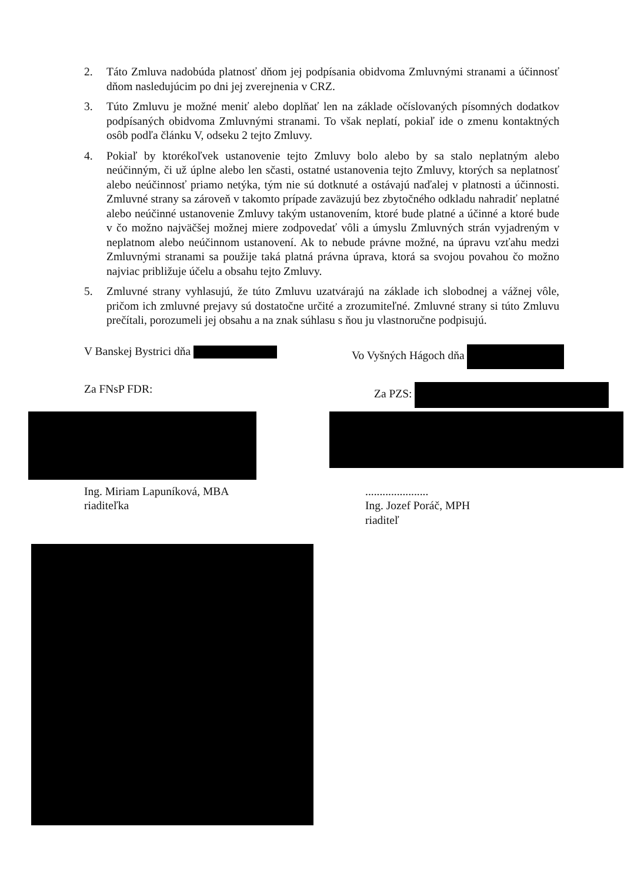2. Táto Zmluva nadobúda platnosť dňom jej podpísania obidvoma Zmluvnými stranami a účinnosť dňom nasledujúcim po dni jej zverejnenia v CRZ.
3. Túto Zmluvu je možné meniť alebo doplňať len na základe očíslovaných písomných dodatkov podpísaných obidvoma Zmluvnými stranami. To však neplatí, pokiaľ ide o zmenu kontaktných osôb podľa článku V, odseku 2 tejto Zmluvy.
4. Pokiaľ by ktorékoľvek ustanovenie tejto Zmluvy bolo alebo by sa stalo neplatným alebo neúčinným, či už úplne alebo len sčasti, ostatné ustanovenia tejto Zmluvy, ktorých sa neplatnosť alebo neúčinnosť priamo netýka, tým nie sú dotknuté a ostávajú naďalej v platnosti a účinnosti. Zmluvné strany sa zároveň v takomto prípade zaväzujú bez zbytočného odkladu nahradiť neplatné alebo neúčinné ustanovenie Zmluvy takým ustanovením, ktoré bude platné a účinné a ktoré bude v čo možno najväčšej možnej miere zodpovedať vôli a úmyslu Zmluvných strán vyjadreným v neplatnom alebo neúčinnom ustanovení. Ak to nebude právne možné, na úpravu vzťahu medzi Zmluvnými stranami sa použije taká platná právna úprava, ktorá sa svojou povahou čo možno najviac približuje účelu a obsahu tejto Zmluvy.
5. Zmluvné strany vyhlasujú, že túto Zmluvu uzatvárajú na základe ich slobodnej a vážnej vôle, pričom ich zmluvné prejavy sú dostatočne určité a zrozumiteľné. Zmluvné strany si túto Zmluvu prečítali, porozumeli jej obsahu a na znak súhlasu s ňou ju vlastnoručne podpisujú.
V Banskej Bystrici dňa Vo Vyšných Hágoch dňa
Za FNsP FDR: Za PZS:
Ing. Miriam Lapuníková, MBA
riaditeľka
......................
Ing. Jozef Poráč, MPH
riaditeľ